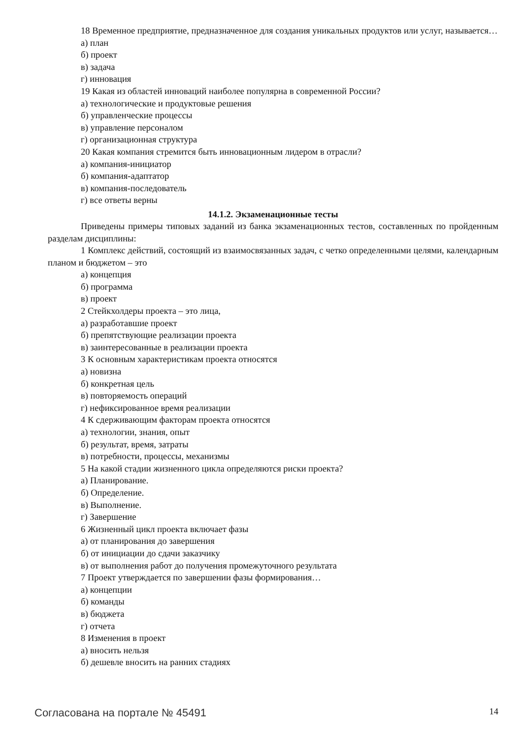18 Временное предприятие, предназначенное для создания уникальных продуктов или услуг, называется…
а) план
б) проект
в) задача
г) инновация
19 Какая из областей инноваций наиболее популярна в современной России?
а) технологические и продуктовые решения
б) управленческие процессы
в) управление персоналом
г) организационная структура
20 Какая компания стремится быть инновационным лидером в отрасли?
а) компания-инициатор
б) компания-адаптатор
в) компания-последователь
г) все ответы верны
14.1.2. Экзаменационные тесты
Приведены примеры типовых заданий из банка экзаменационных тестов, составленных по пройденным разделам дисциплины:
1 Комплекс действий, состоящий из взаимосвязанных задач, с четко определенными целями, календарным планом и бюджетом – это
а) концепция
б) программа
в) проект
2 Стейкхолдеры проекта – это лица,
а) разработавшие проект
б) препятствующие реализации проекта
в) заинтересованные в реализации проекта
3 К основным характеристикам проекта относятся
а) новизна
б) конкретная цель
в) повторяемость операций
г) нефиксированное время реализации
4 К сдерживающим факторам проекта относятся
а) технологии, знания, опыт
б) результат, время, затраты
в) потребности, процессы, механизмы
5 На какой стадии жизненного цикла определяются риски проекта?
а) Планирование.
б) Определение.
в) Выполнение.
г) Завершение
6 Жизненный цикл проекта включает фазы
а) от планирования до завершения
б) от инициации до сдачи заказчику
в) от выполнения работ до получения промежуточного результата
7 Проект утверждается по завершении фазы формирования…
а) концепции
б) команды
в) бюджета
г) отчета
8 Изменения в проект
а) вносить нельзя
б) дешевле вносить на ранних стадиях
Согласована на портале № 45491 14